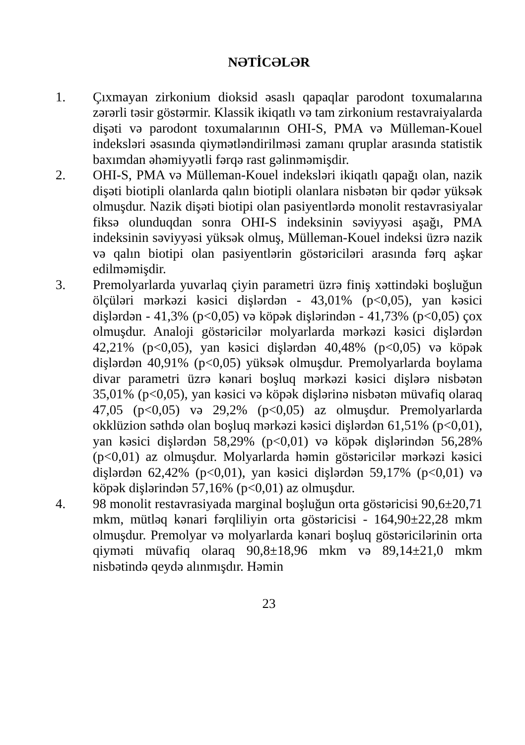NƏTİCƏLƏR
1. Çıxmayan zirkonium dioksid əsaslı qapaqlar parodont toxumalarına zərərli təsir göstərmir. Klassik ikiqatlı və tam zirkonium restavraiyalarda dişəti və parodont toxumalarının OHI-S, PMA və Mülleman-Kouel indeksləri əsasında qiymətləndirilməsi zamanı qruplar arasında statistik baxımdan əhəmiyyətli fərqə rast gəlinməmişdir.
2. OHI-S, PMA və Mülleman-Kouel indeksləri ikiqatlı qapağı olan, nazik dişəti biotipli olanlarda qalın biotipli olanlara nisbətən bir qədər yüksək olmuşdur. Nazik dişəti biotipi olan pasiyentlərdə monolit restavrasiyalar fiksə olunduqdan sonra OHI-S indeksinin səviyyəsi aşağı, PMA indeksinin səviyyəsi yüksək olmuş, Mülleman-Kouel indeksi üzrə nazik və qalın biotipi olan pasiyentlərin göstəriciləri arasında fərq aşkar edilməmişdir.
3. Premolyarlarda yuvarlaq çiyin parametri üzrə finiş xəttindəki boşluğun ölçüləri mərkəzi kəsici dişlərdən - 43,01% (p<0,05), yan kəsici dişlərdən - 41,3% (p<0,05) və köpək dişlərindən - 41,73% (p<0,05) çox olmuşdur. Analoji göstəricilər molyarlarda mərkəzi kəsici dişlərdən 42,21% (p<0,05), yan kəsici dişlərdən 40,48% (p<0,05) və köpək dişlərdən 40,91% (p<0,05) yüksək olmuşdur. Premolyarlarda boylama divar parametri üzrə kənari boşluq mərkəzi kəsici dişlərə nisbətən 35,01% (p<0,05), yan kəsici və köpək dişlərinə nisbətən müvafiq olaraq 47,05 (p<0,05) və 29,2% (p<0,05) az olmuşdur. Premolyarlarda okklüzion səthdə olan boşluq mərkəzi kəsici dişlərdən 61,51% (p<0,01), yan kəsici dişlərdən 58,29% (p<0,01) və köpək dişlərindən 56,28% (p<0,01) az olmuşdur. Molyarlarda həmin göstəricilər mərkəzi kəsici dişlərdən 62,42% (p<0,01), yan kəsici dişlərdən 59,17% (p<0,01) və köpək dişlərindən 57,16% (p<0,01) az olmuşdur.
4. 98 monolit restavrasiyada marginal boşluğun orta göstəricisi 90,6±20,71 mkm, mütləq kənari fərqliliyin orta göstəricisi - 164,90±22,28 mkm olmuşdur. Premolyar və molyarlarda kənari boşluq göstəricilərinin orta qiyməti müvafiq olaraq 90,8±18,96 mkm və 89,14±21,0 mkm nisbətində qeydə alınmışdır. Həmin
23